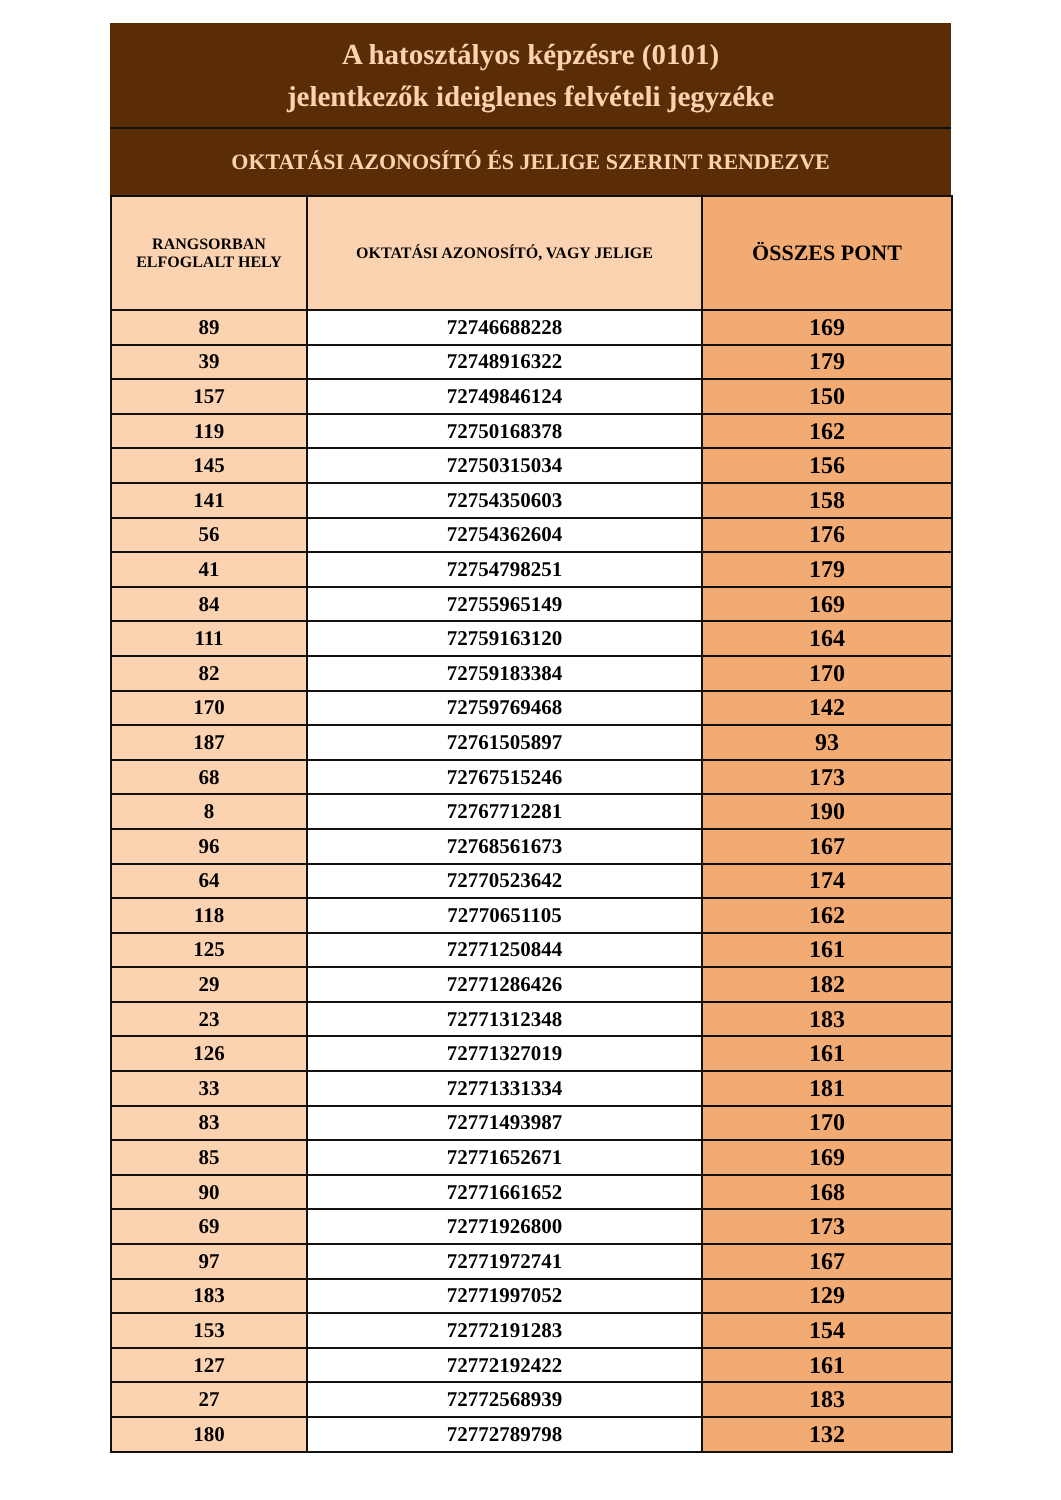A hatosztályos képzésre (0101)
jelentkezők ideiglenes felvételi jegyzéke
OKTATÁSI AZONOSÍTÓ ÉS JELIGE SZERINT RENDEZVE
| RANGSORBAN ELFOGLALT HELY | OKTATÁSI AZONOSÍTÓ, VAGY JELIGE | ÖSSZES PONT |
| --- | --- | --- |
| 89 | 72746688228 | 169 |
| 39 | 72748916322 | 179 |
| 157 | 72749846124 | 150 |
| 119 | 72750168378 | 162 |
| 145 | 72750315034 | 156 |
| 141 | 72754350603 | 158 |
| 56 | 72754362604 | 176 |
| 41 | 72754798251 | 179 |
| 84 | 72755965149 | 169 |
| 111 | 72759163120 | 164 |
| 82 | 72759183384 | 170 |
| 170 | 72759769468 | 142 |
| 187 | 72761505897 | 93 |
| 68 | 72767515246 | 173 |
| 8 | 72767712281 | 190 |
| 96 | 72768561673 | 167 |
| 64 | 72770523642 | 174 |
| 118 | 72770651105 | 162 |
| 125 | 72771250844 | 161 |
| 29 | 72771286426 | 182 |
| 23 | 72771312348 | 183 |
| 126 | 72771327019 | 161 |
| 33 | 72771331334 | 181 |
| 83 | 72771493987 | 170 |
| 85 | 72771652671 | 169 |
| 90 | 72771661652 | 168 |
| 69 | 72771926800 | 173 |
| 97 | 72771972741 | 167 |
| 183 | 72771997052 | 129 |
| 153 | 72772191283 | 154 |
| 127 | 72772192422 | 161 |
| 27 | 72772568939 | 183 |
| 180 | 72772789798 | 132 |